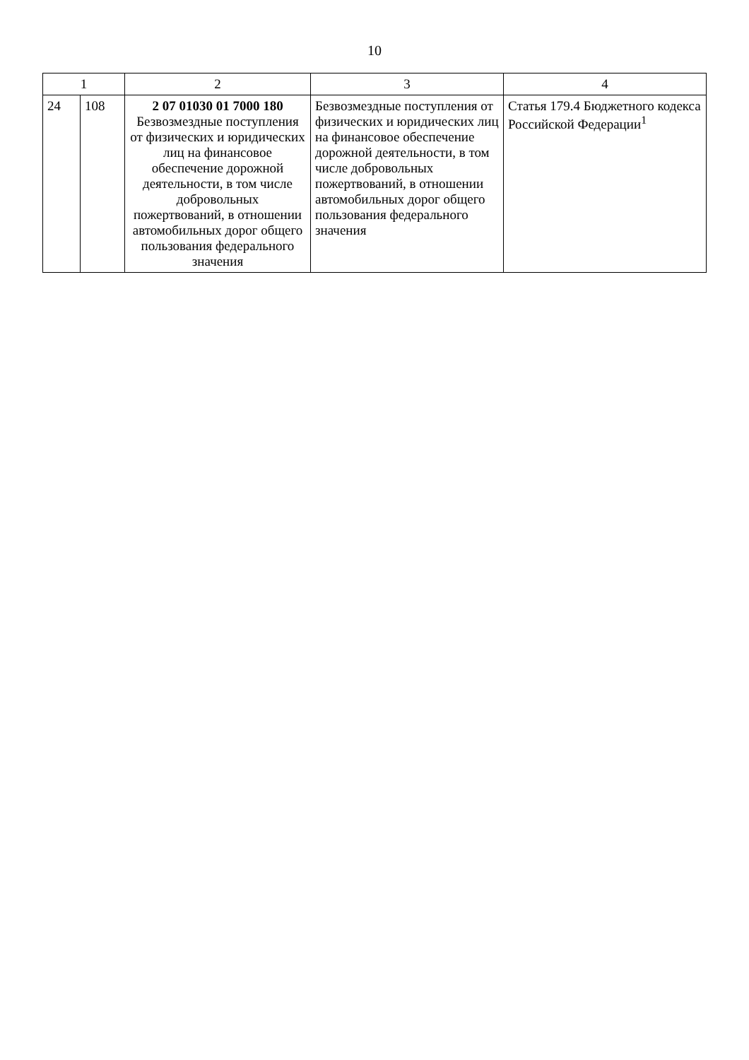10
| 1 | | 2 | 3 | 4 |
| --- | --- | --- | --- | --- |
| 24 | 108 | 2 07 01030 01 7000 180 Безвозмездные поступления от физических и юридических лиц на финансовое обеспечение дорожной деятельности, в том числе добровольных пожертвований, в отношении автомобильных дорог общего пользования федерального значения | Безвозмездные поступления от физических и юридических лиц на финансовое обеспечение дорожной деятельности, в том числе добровольных пожертвований, в отношении автомобильных дорог общего пользования федерального значения | Статья 179.4 Бюджетного кодекса Российской Федерации<sup>1</sup> |